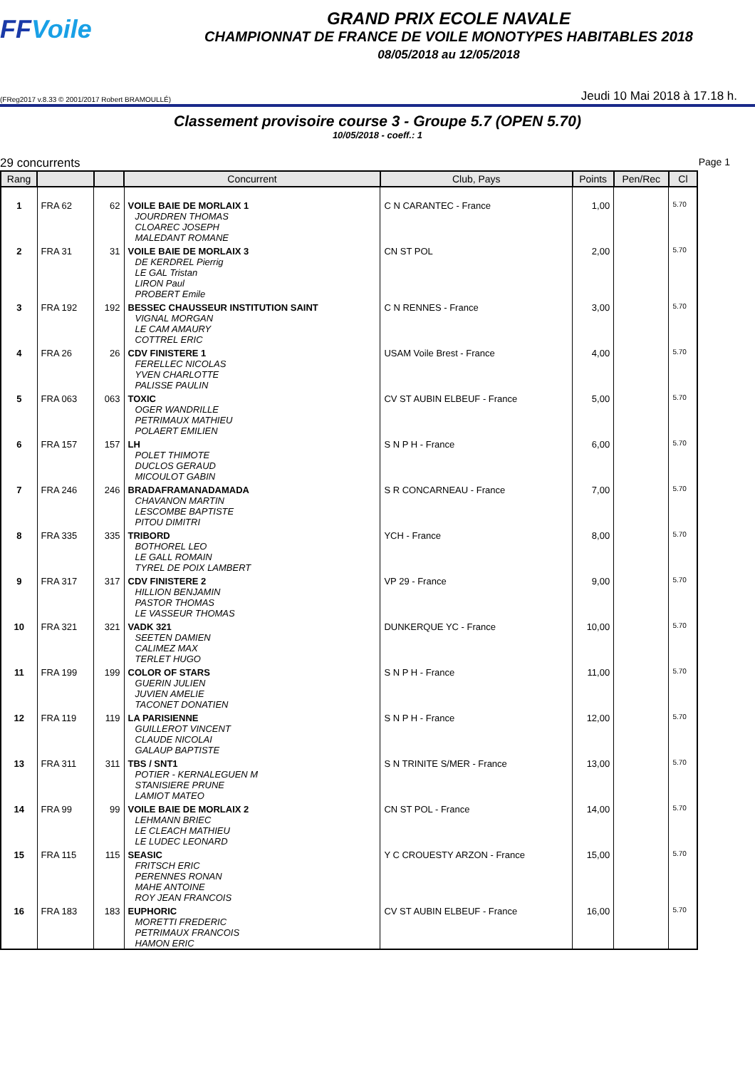FFVoile
GRAND PRIX ECOLE NAVALE
CHAMPIONNAT DE FRANCE DE VOILE MONOTYPES HABITABLES 2018
08/05/2018 au 12/05/2018
(FReg2017 v.8.33 © 2001/2017 Robert BRAMOULLÉ) Jeudi 10 Mai 2018 à 17.18 h.
Classement provisoire course 3 - Groupe 5.7 (OPEN 5.70)
10/05/2018 - coeff.: 1
29 concurrents Page 1
| Rang | | | Concurrent | Club, Pays | Points | Pen/Rec | Cl |
| --- | --- | --- | --- | --- | --- | --- | --- |
| 1 | FRA 62 | 62 | VOILE BAIE DE MORLAIX 1 JOURDREN THOMAS CLOAREC JOSEPH MALEDANT ROMANE | C N CARANTEC - France | 1,00 | | 5.70 |
| 2 | FRA 31 | 31 | VOILE BAIE DE MORLAIX 3 DE KERDREL Pierrig LE GAL Tristan LIRON Paul PROBERT Emile | CN ST POL | 2,00 | | 5.70 |
| 3 | FRA 192 | 192 | BESSEC CHAUSSEUR INSTITUTION SAINT VIGNAL MORGAN LE CAM AMAURY COTTREL ERIC | C N RENNES - France | 3,00 | | 5.70 |
| 4 | FRA 26 | 26 | CDV FINISTERE 1 FERELLEC NICOLAS YVEN CHARLOTTE PALISSE PAULIN | USAM Voile Brest - France | 4,00 | | 5.70 |
| 5 | FRA 063 | 063 | TOXIC OGER WANDRILLE PETRIMAUX MATHIEU POLAERT EMILIEN | CV ST AUBIN ELBEUF - France | 5,00 | | 5.70 |
| 6 | FRA 157 | 157 | LH POLET THIMOTE DUCLOS GERAUD MICOULOT GABIN | S N P H - France | 6,00 | | 5.70 |
| 7 | FRA 246 | 246 | BRADAFRAMANADAMADA CHAVANON MARTIN LESCOMBE BAPTISTE PITOU DIMITRI | S R CONCARNEAU - France | 7,00 | | 5.70 |
| 8 | FRA 335 | 335 | TRIBORD BOTHOREL LEO LE GALL ROMAIN TYREL DE POIX LAMBERT | YCH - France | 8,00 | | 5.70 |
| 9 | FRA 317 | 317 | CDV FINISTERE 2 HILLION BENJAMIN PASTOR THOMAS LE VASSEUR THOMAS | VP 29 - France | 9,00 | | 5.70 |
| 10 | FRA 321 | 321 | VADK 321 SEETEN DAMIEN CALIMEZ MAX TERLET HUGO | DUNKERQUE YC - France | 10,00 | | 5.70 |
| 11 | FRA 199 | 199 | COLOR OF STARS GUERIN JULIEN JUVIEN AMELIE TACONET DONATIEN | S N P H - France | 11,00 | | 5.70 |
| 12 | FRA 119 | 119 | LA PARISIENNE GUILLEROT VINCENT CLAUDE NICOLAI GALAUP BAPTISTE | S N P H - France | 12,00 | | 5.70 |
| 13 | FRA 311 | 311 | TBS / SNT1 POTIER - KERNALEGUEN M STANISIERE PRUNE LAMIOT MATEO | S N TRINITE S/MER - France | 13,00 | | 5.70 |
| 14 | FRA 99 | 99 | VOILE BAIE DE MORLAIX 2 LEHMANN BRIEC LE CLEACH MATHIEU LE LUDEC LEONARD | CN ST POL - France | 14,00 | | 5.70 |
| 15 | FRA 115 | 115 | SEASIC FRITSCH ERIC PERENNES RONAN MAHE ANTOINE ROY JEAN FRANCOIS | Y C CROUESTY ARZON - France | 15,00 | | 5.70 |
| 16 | FRA 183 | 183 | EUPHORIC MORETTI FREDERIC PETRIMAUX FRANCOIS HAMON ERIC | CV ST AUBIN ELBEUF - France | 16,00 | | 5.70 |